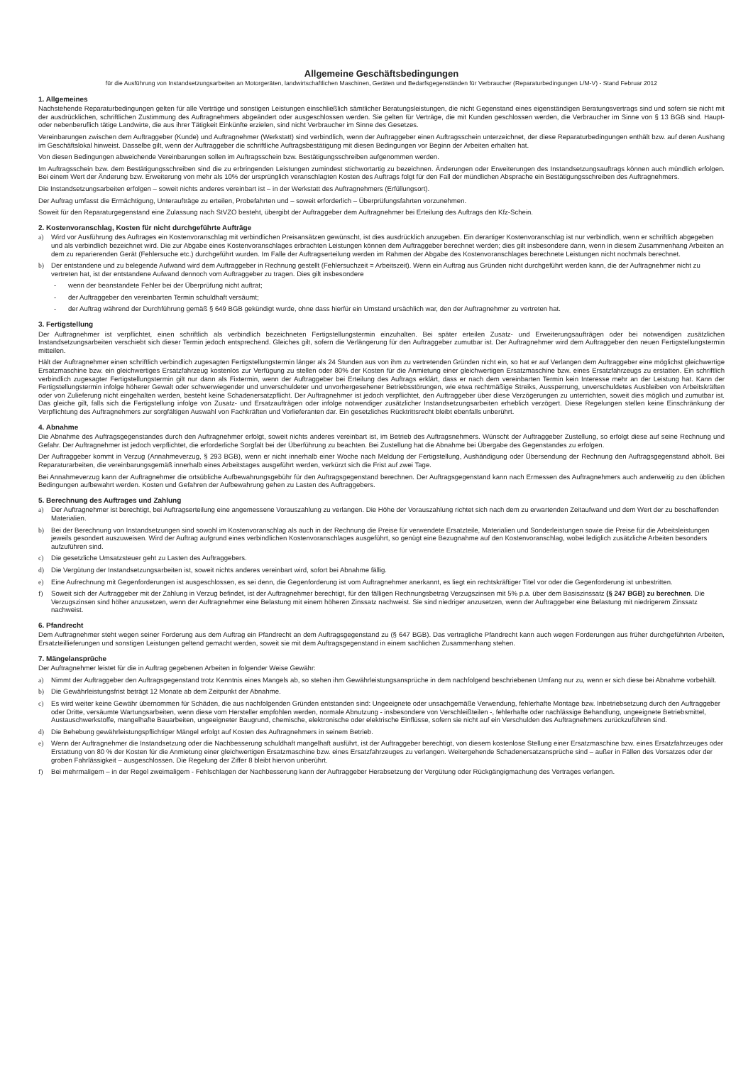Allgemeine Geschäftsbedingungen
für die Ausführung von Instandsetzungsarbeiten an Motorgeräten, landwirtschaftlichen Maschinen, Geräten und Bedarfsgegenständen für Verbraucher (Reparaturbedingungen L/M-V) - Stand Februar 2012
1. Allgemeines
Nachstehende Reparaturbedingungen gelten für alle Verträge und sonstigen Leistungen einschließlich sämtlicher Beratungsleistungen, die nicht Gegenstand eines eigenständigen Beratungsvertrags sind und sofern sie nicht mit der ausdrücklichen, schriftlichen Zustimmung des Auftragnehmers abgeändert oder ausgeschlossen werden. Sie gelten für Verträge, die mit Kunden geschlossen werden, die Verbraucher im Sinne von § 13 BGB sind. Haupt- oder nebenberuflich tätige Landwirte, die aus ihrer Tätigkeit Einkünfte erzielen, sind nicht Verbraucher im Sinne des Gesetzes.
Vereinbarungen zwischen dem Auftraggeber (Kunde) und Auftragnehmer (Werkstatt) sind verbindlich, wenn der Auftraggeber einen Auftragsschein unterzeichnet, der diese Reparaturbedingungen enthält bzw. auf deren Aushang im Geschäftslokal hinweist. Dasselbe gilt, wenn der Auftraggeber die schriftliche Auftragsbestätigung mit diesen Bedingungen vor Beginn der Arbeiten erhalten hat.
Von diesen Bedingungen abweichende Vereinbarungen sollen im Auftragsschein bzw. Bestätigungsschreiben aufgenommen werden.
Im Auftragsschein bzw. dem Bestätigungsschreiben sind die zu erbringenden Leistungen zumindest stichwortartig zu bezeichnen. Änderungen oder Erweiterungen des Instandsetzungsauftrags können auch mündlich erfolgen. Bei einem Wert der Änderung bzw. Erweiterung von mehr als 10% der ursprünglich veranschlagten Kosten des Auftrags folgt für den Fall der mündlichen Absprache ein Bestätigungsschreiben des Auftragnehmers.
Die Instandsetzungsarbeiten erfolgen – soweit nichts anderes vereinbart ist – in der Werkstatt des Auftragnehmers (Erfüllungsort).
Der Auftrag umfasst die Ermächtigung, Unteraufträge zu erteilen, Probefahrten und – soweit erforderlich – Überprüfungsfahrten vorzunehmen.
Soweit für den Reparaturgegenstand eine Zulassung nach StVZO besteht, übergibt der Auftraggeber dem Auftragnehmer bei Erteilung des Auftrags den Kfz-Schein.
2. Kostenvoranschlag, Kosten für nicht durchgeführte Aufträge
a) Wird vor Ausführung des Auftrages ein Kostenvoranschlag mit verbindlichen Preisansätzen gewünscht, ist dies ausdrücklich anzugeben. Ein derartiger Kostenvoranschlag ist nur verbindlich, wenn er schriftlich abgegeben und als verbindlich bezeichnet wird. Die zur Abgabe eines Kostenvoranschlages erbrachten Leistungen können dem Auftraggeber berechnet werden; dies gilt insbesondere dann, wenn in diesem Zusammenhang Arbeiten an dem zu reparierenden Gerät (Fehlersuche etc.) durchgeführt wurden. Im Falle der Auftragserteilung werden im Rahmen der Abgabe des Kostenvoranschlages berechnete Leistungen nicht nochmals berechnet.
b) Der entstandene und zu belegende Aufwand wird dem Auftraggeber in Rechnung gestellt (Fehlersuchzeit = Arbeitszeit). Wenn ein Auftrag aus Gründen nicht durchgeführt werden kann, die der Auftragnehmer nicht zu vertreten hat, ist der entstandene Aufwand dennoch vom Auftraggeber zu tragen. Dies gilt insbesondere
- wenn der beanstandete Fehler bei der Überprüfung nicht auftrat;
- der Auftraggeber den vereinbarten Termin schuldhaft versäumt;
- der Auftrag während der Durchführung gemäß § 649 BGB gekündigt wurde, ohne dass hierfür ein Umstand ursächlich war, den der Auftragnehmer zu vertreten hat.
3. Fertigstellung
Der Auftragnehmer ist verpflichtet, einen schriftlich als verbindlich bezeichneten Fertigstellungstermin einzuhalten. Bei später erteilen Zusatz- und Erweiterungsaufträgen oder bei notwendigen zusätzlichen Instandsetzungsarbeiten verschiebt sich dieser Termin jedoch entsprechend. Gleiches gilt, sofern die Verlängerung für den Auftraggeber zumutbar ist. Der Auftragnehmer wird dem Auftraggeber den neuen Fertigstellungstermin mitteilen.
Hält der Auftragnehmer einen schriftlich verbindlich zugesagten Fertigstellungstermin länger als 24 Stunden aus von ihm zu vertretenden Gründen nicht ein, so hat er auf Verlangen dem Auftraggeber eine möglichst gleichwertige Ersatzmaschine bzw. ein gleichwertiges Ersatzfahrzeug kostenlos zur Verfügung zu stellen oder 80% der Kosten für die Anmietung einer gleichwertigen Ersatzmaschine bzw. eines Ersatzfahrzeugs zu erstatten. Ein schriftlich verbindlich zugesagter Fertigstellungstermin gilt nur dann als Fixtermin, wenn der Auftraggeber bei Erteilung des Auftrags erklärt, dass er nach dem vereinbarten Termin kein Interesse mehr an der Leistung hat. Kann der Fertigstellungstermin infolge höherer Gewalt oder schwerwiegender und unverschuldeter und unvorhergesehener Betriebsstörungen, wie etwa rechtmäßige Streiks, Aussperrung, unverschuldetes Ausbleiben von Arbeitskräften oder von Zulieferung nicht eingehalten werden, besteht keine Schadenersatzpflicht. Der Auftragnehmer ist jedoch verpflichtet, den Auftraggeber über diese Verzögerungen zu unterrichten, soweit dies möglich und zumutbar ist. Das gleiche gilt, falls sich die Fertigstellung infolge von Zusatz- und Ersatzaufträgen oder infolge notwendiger zusätzlicher Instandsetzungsarbeiten erheblich verzögert. Diese Regelungen stellen keine Einschränkung der Verpflichtung des Auftragnehmers zur sorgfältigen Auswahl von Fachkräften und Vorlieferanten dar. Ein gesetzliches Rücktrittsrecht bleibt ebenfalls unberührt.
4. Abnahme
Die Abnahme des Auftragsgegenstandes durch den Auftragnehmer erfolgt, soweit nichts anderes vereinbart ist, im Betrieb des Auftragsnehmers. Wünscht der Auftraggeber Zustellung, so erfolgt diese auf seine Rechnung und Gefahr. Der Auftragnehmer ist jedoch verpflichtet, die erforderliche Sorgfalt bei der Überführung zu beachten. Bei Zustellung hat die Abnahme bei Übergabe des Gegenstandes zu erfolgen.
Der Auftraggeber kommt in Verzug (Annahmeverzug, § 293 BGB), wenn er nicht innerhalb einer Woche nach Meldung der Fertigstellung, Aushändigung oder Übersendung der Rechnung den Auftragsgegenstand abholt. Bei Reparaturarbeiten, die vereinbarungsgemäß innerhalb eines Arbeitstages ausgeführt werden, verkürzt sich die Frist auf zwei Tage.
Bei Annahmeverzug kann der Auftragnehmer die ortsübliche Aufbewahrungsgebühr für den Auftragsgegenstand berechnen. Der Auftragsgegenstand kann nach Ermessen des Auftragnehmers auch anderweitig zu den üblichen Bedingungen aufbewahrt werden. Kosten und Gefahren der Aufbewahrung gehen zu Lasten des Auftraggebers.
5. Berechnung des Auftrages und Zahlung
a) Der Auftragnehmer ist berechtigt, bei Auftragserteilung eine angemessene Vorauszahlung zu verlangen. Die Höhe der Vorauszahlung richtet sich nach dem zu erwartenden Zeitaufwand und dem Wert der zu beschaffenden Materialien.
b) Bei der Berechnung von Instandsetzungen sind sowohl im Kostenvoranschlag als auch in der Rechnung die Preise für verwendete Ersatzteile, Materialien und Sonderleistungen sowie die Preise für die Arbeitsleistungen jeweils gesondert auszuweisen. Wird der Auftrag aufgrund eines verbindlichen Kostenvoranschlages ausgeführt, so genügt eine Bezugnahme auf den Kostenvoranschlag, wobei lediglich zusätzliche Arbeiten besonders aufzuführen sind.
c) Die gesetzliche Umsatzsteuer geht zu Lasten des Auftraggebers.
d) Die Vergütung der Instandsetzungsarbeiten ist, soweit nichts anderes vereinbart wird, sofort bei Abnahme fällig.
e) Eine Aufrechnung mit Gegenforderungen ist ausgeschlossen, es sei denn, die Gegenforderung ist vom Auftragnehmer anerkannt, es liegt ein rechtskräftiger Titel vor oder die Gegenforderung ist unbestritten.
f) Soweit sich der Auftraggeber mit der Zahlung in Verzug befindet, ist der Auftragnehmer berechtigt, für den fälligen Rechnungsbetrag Verzugszinsen mit 5% p.a. über dem Basiszinssatz (§ 247 BGB) zu berechnen. Die Verzugszinsen sind höher anzusetzen, wenn der Auftragnehmer eine Belastung mit einem höheren Zinssatz nachweist. Sie sind niedriger anzusetzen, wenn der Auftraggeber eine Belastung mit niedrigerem Zinssatz nachweist.
6. Pfandrecht
Dem Auftragnehmer steht wegen seiner Forderung aus dem Auftrag ein Pfandrecht an dem Auftragsgegenstand zu (§ 647 BGB). Das vertragliche Pfandrecht kann auch wegen Forderungen aus früher durchgeführten Arbeiten, Ersatzteillieferungen und sonstigen Leistungen geltend gemacht werden, soweit sie mit dem Auftragsgegenstand in einem sachlichen Zusammenhang stehen.
7. Mängelansprüche
Der Auftragnehmer leistet für die in Auftrag gegebenen Arbeiten in folgender Weise Gewähr:
a) Nimmt der Auftraggeber den Auftragsgegenstand trotz Kenntnis eines Mangels ab, so stehen ihm Gewährleistungsansprüche in dem nachfolgend beschriebenen Umfang nur zu, wenn er sich diese bei Abnahme vorbehält.
b) Die Gewährleistungsfrist beträgt 12 Monate ab dem Zeitpunkt der Abnahme.
c) Es wird weiter keine Gewähr übernommen für Schäden, die aus nachfolgenden Gründen entstanden sind: Ungeeignete oder unsachgemäße Verwendung, fehlerhafte Montage bzw. Inbetriebsetzung durch den Auftraggeber oder Dritte, versäumte Wartungsarbeiten, wenn diese vom Hersteller empfohlen werden, normale Abnutzung - insbesondere von Verschleißteilen -, fehlerhafte oder nachlässige Behandlung, ungeeignete Betriebsmittel, Austauschwerkstoffe, mangelhafte Bauarbeiten, ungeeigneter Baugrund, chemische, elektronische oder elektrische Einflüsse, sofern sie nicht auf ein Verschulden des Auftragnehmers zurückzuführen sind.
d) Die Behebung gewährleistungspflichtiger Mängel erfolgt auf Kosten des Auftragnehmers in seinem Betrieb.
e) Wenn der Auftragnehmer die Instandsetzung oder die Nachbesserung schuldhaft mangelhaft ausführt, ist der Auftraggeber berechtigt, von diesem kostenlose Stellung einer Ersatzmaschine bzw. eines Ersatzfahrzeuges oder Erstattung von 80 % der Kosten für die Anmietung einer gleichwertigen Ersatzmaschine bzw. eines Ersatzfahrzeuges zu verlangen. Weitergehende Schadenersatzansprüche sind – außer in Fällen des Vorsatzes oder der groben Fahrlässigkeit – ausgeschlossen. Die Regelung der Ziffer 8 bleibt hiervon unberührt.
f) Bei mehrmaligem – in der Regel zweimaligem - Fehlschlagen der Nachbesserung kann der Auftraggeber Herabsetzung der Vergütung oder Rückgängigmachung des Vertrages verlangen.